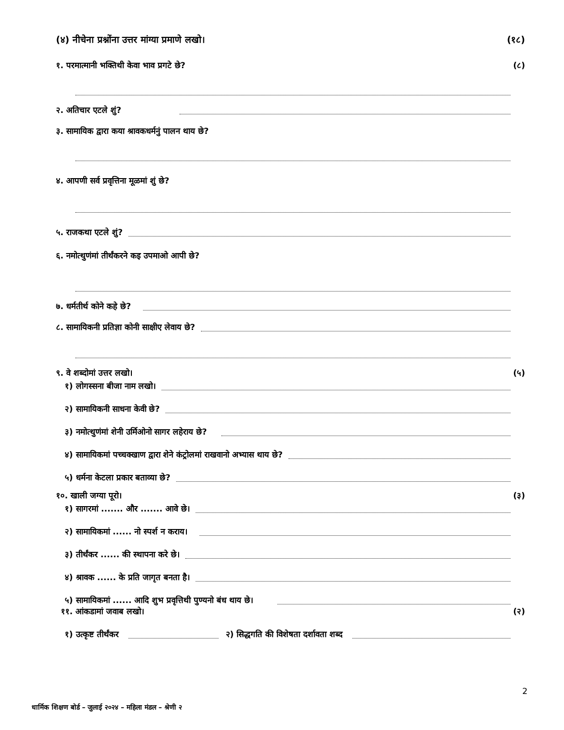(४) नीचेना प्रश्नोंना उत्तर मांग्या प्रमाणे लखो। (१८)
१. परमात्मानी भक्तिथी केवा भाव प्रगटे छे? (८)
२. अतिचार एटले शुं?
३. सामायिक द्वारा कया श्रावकधर्मनुं पालन थाय छे?
४. आपणी सर्व प्रवृत्तिना मूळमां शुं छे?
५. राजकथा एटले शुं?
६. नमोत्थुणंमां तीर्थंकरने कइ उपमाओ आपी छे?
७. धर्मतीर्थ कोने कहे छे?
८. सामायिकनी प्रतिज्ञा कोनी साक्षीए लेवाय छे?
९. वे शब्दोमां उत्तर लखो। (५)
१) लोगस्सना बीजा नाम लखो।
२) सामायिकनी साधना केवी छे?
३) नमोत्थुणंमां शेनी उर्मिओनो सागर लहेराय छे?
४) सामायिकमां पच्चक्खाण द्वारा शेने कंट्रोलमां राखवानो अभ्यास थाय छे?
५) धर्मना केटला प्रकार बताव्या छे?
१०. खाली जग्या पूरो। (३)
१) सागरमां ....... और ....... आवे छे।
२) सामायिकमां ...... नो स्पर्श न कराय।
३) तीर्थंकर ...... की स्थापना करे छे।
४) श्रावक ...... के प्रति जागृत बनता है।
५) सामायिकमां ...... आदि शुभ प्रवृत्तिथी पुण्यनो बंध थाय छे।
११. आंकडामां जवाब लखो। (२)
१) उत्कृष्ट तीर्थंकर २) सिद्धगति की विशेषता दर्शावता शब्द
2
धार्मिक शिक्षण बोर्ड – जुलाई २०२४ – महिला मंडल – श्रेणी २